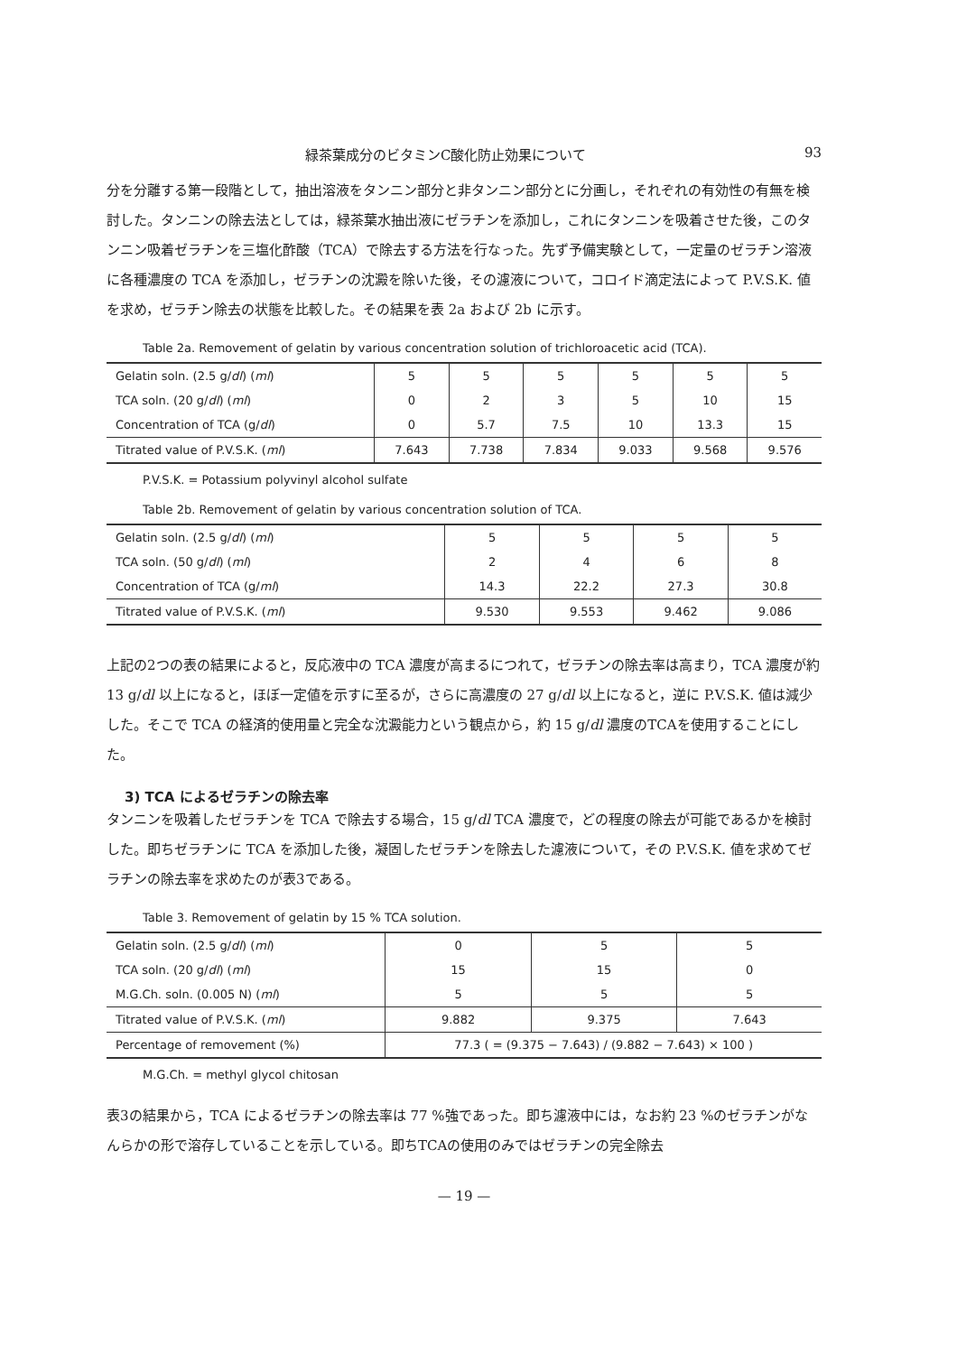緑茶葉成分のビタミンC酸化防止効果について 93
分を分離する第一段階として，抽出溶液をタンニン部分と非タンニン部分とに分画し，それぞれの有効性の有無を検討した。タンニンの除去法としては，緑茶葉水抽出液にゼラチンを添加し，これにタンニンを吸着させた後，このタンニン吸着ゼラチンを三塩化酢酸（TCA）で除去する方法を行なった。先ず予備実験として，一定量のゼラチン溶液に各種濃度の TCA を添加し，ゼラチンの沈澱を除いた後，その濾液について，コロイド滴定法によって P.V.S.K. 値を求め，ゼラチン除去の状態を比較した。その結果を表 2a および 2b に示す。
Table 2a. Removement of gelatin by various concentration solution of trichloroacetic acid (TCA).
| Gelatin soln. (2.5 g/ dl ) ( ml ) | 5 | 5 | 5 | 5 | 5 | 5 |
| TCA soln. (20 g/ dl ) ( ml ) | 0 | 2 | 3 | 5 | 10 | 15 |
| Concentration of TCA (g/ dl ) | 0 | 5.7 | 7.5 | 10 | 13.3 | 15 |
| Titrated value of P.V.S.K. ( ml ) | 7.643 | 7.738 | 7.834 | 9.033 | 9.568 | 9.576 |
P.V.S.K. = Potassium polyvinyl alcohol sulfate
Table 2b. Removement of gelatin by various concentration solution of TCA.
| Gelatin soln. (2.5 g/ dl ) ( ml ) | 5 | 5 | 5 | 5 |
| TCA soln. (50 g/ dl ) ( ml ) | 2 | 4 | 6 | 8 |
| Concentration of TCA (g/ ml ) | 14.3 | 22.2 | 27.3 | 30.8 |
| Titrated value of P.V.S.K. ( ml ) | 9.530 | 9.553 | 9.462 | 9.086 |
上記の2つの表の結果によると，反応液中の TCA 濃度が高まるにつれて，ゼラチンの除去率は高まり，TCA 濃度が約 13 g/dl 以上になると，ほぼ一定値を示すに至るが，さらに高濃度の 27 g/dl 以上になると，逆に P.V.S.K. 値は減少した。そこで TCA の経済的使用量と完全な沈澱能力という観点から，約 15 g/dl 濃度のTCAを使用することにした。
3) TCA によるゼラチンの除去率
タンニンを吸着したゼラチンを TCA で除去する場合，15 g/dl TCA 濃度で，どの程度の除去が可能であるかを検討した。即ちゼラチンに TCA を添加した後，凝固したゼラチンを除去した濾液について，その P.V.S.K. 値を求めてゼラチンの除去率を求めたのが表3である。
Table 3. Removement of gelatin by 15 % TCA solution.
| Gelatin soln. (2.5 g/ dl ) ( ml ) | 0 | 5 | 5 |
| TCA soln. (20 g/ dl ) ( ml ) | 15 | 15 | 0 |
| M.G.Ch. soln. (0.005 N) ( ml ) | 5 | 5 | 5 |
| Titrated value of P.V.S.K. ( ml ) | 9.882 | 9.375 | 7.643 |
| Percentage of removement (%) | 77.3 ( = (9.375 − 7.643) / (9.882 − 7.643) × 100 ) | | |
M.G.Ch. = methyl glycol chitosan
表3の結果から，TCA によるゼラチンの除去率は 77 %強であった。即ち濾液中には，なお約 23 %のゼラチンがなんらかの形で溶存していることを示している。即ちTCAの使用のみではゼラチンの完全除去
— 19 —